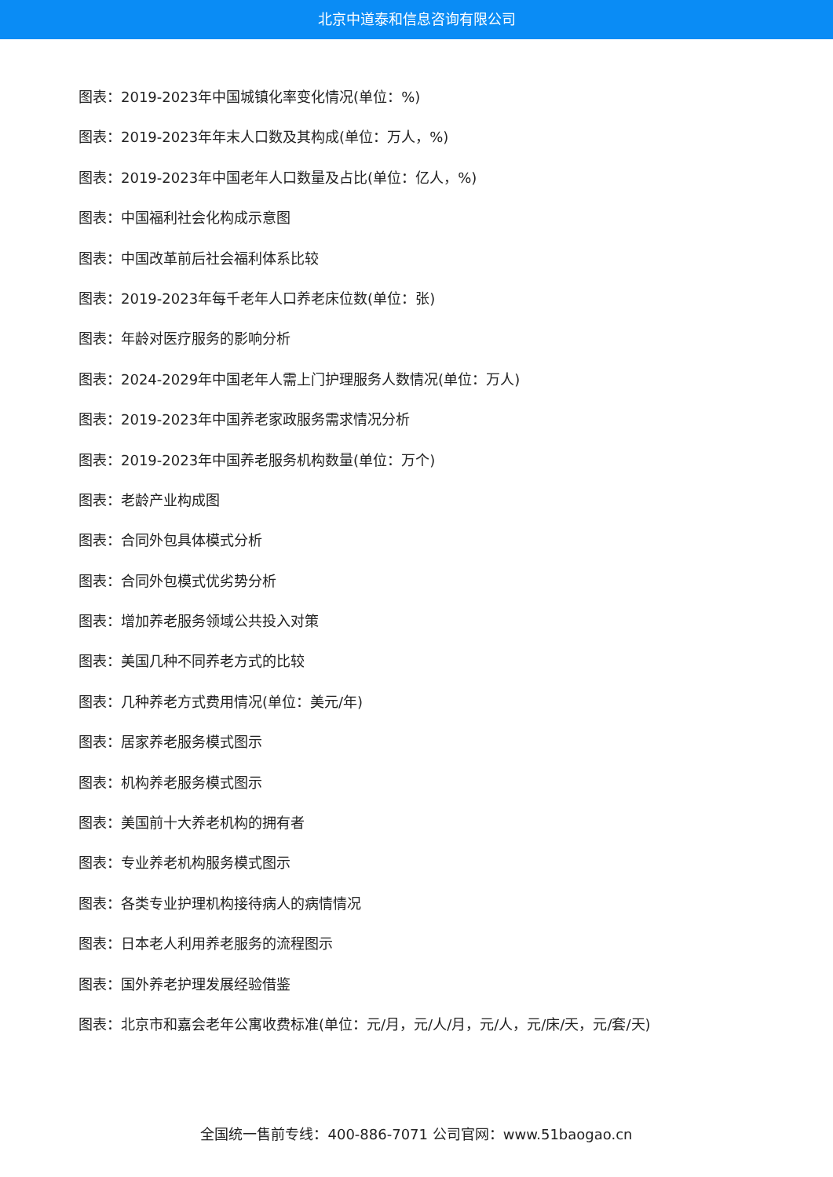北京中道泰和信息咨询有限公司
图表：2019-2023年中国城镇化率变化情况(单位：%)
图表：2019-2023年年末人口数及其构成(单位：万人，%)
图表：2019-2023年中国老年人口数量及占比(单位：亿人，%)
图表：中国福利社会化构成示意图
图表：中国改革前后社会福利体系比较
图表：2019-2023年每千老年人口养老床位数(单位：张)
图表：年龄对医疗服务的影响分析
图表：2024-2029年中国老年人需上门护理服务人数情况(单位：万人)
图表：2019-2023年中国养老家政服务需求情况分析
图表：2019-2023年中国养老服务机构数量(单位：万个)
图表：老龄产业构成图
图表：合同外包具体模式分析
图表：合同外包模式优劣势分析
图表：增加养老服务领域公共投入对策
图表：美国几种不同养老方式的比较
图表：几种养老方式费用情况(单位：美元/年)
图表：居家养老服务模式图示
图表：机构养老服务模式图示
图表：美国前十大养老机构的拥有者
图表：专业养老机构服务模式图示
图表：各类专业护理机构接待病人的病情情况
图表：日本老人利用养老服务的流程图示
图表：国外养老护理发展经验借鉴
图表：北京市和嘉会老年公寓收费标准(单位：元/月，元/人/月，元/人，元/床/天，元/套/天)
全国统一售前专线：400-886-7071 公司官网：www.51baogao.cn